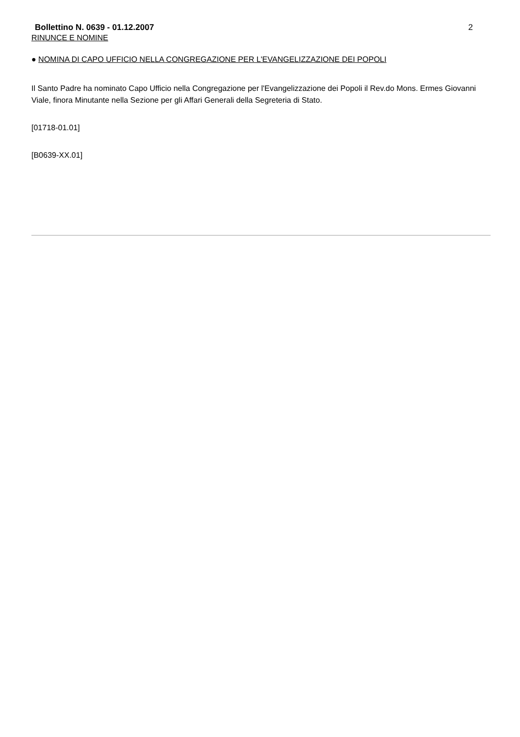Bollettino N. 0639 - 01.12.2007 2
RINUNCE E NOMINE
● NOMINA DI CAPO UFFICIO NELLA CONGREGAZIONE PER L'EVANGELIZZAZIONE DEI POPOLI
Il Santo Padre ha nominato Capo Ufficio nella Congregazione per l'Evangelizzazione dei Popoli il Rev.do Mons. Ermes Giovanni Viale, finora Minutante nella Sezione per gli Affari Generali della Segreteria di Stato.
[01718-01.01]
[B0639-XX.01]